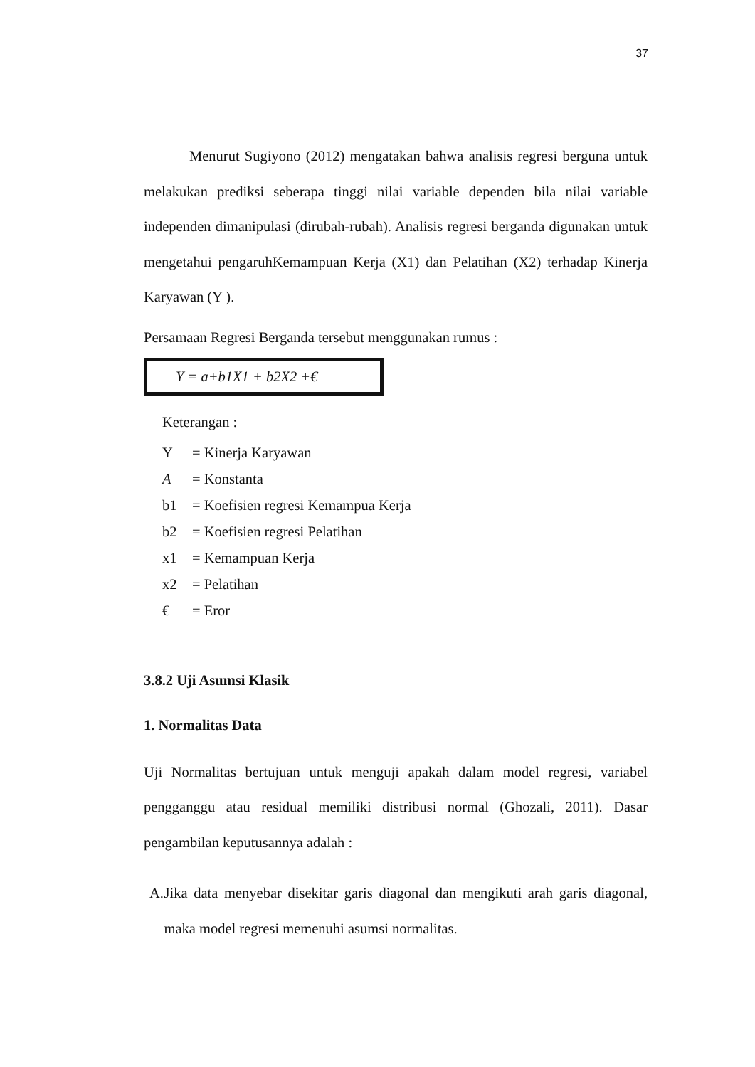37
Menurut Sugiyono (2012) mengatakan bahwa analisis regresi berguna untuk melakukan prediksi seberapa tinggi nilai variable dependen bila nilai variable independen dimanipulasi (dirubah-rubah). Analisis regresi berganda digunakan untuk mengetahui pengaruhKemampuan Kerja (X1) dan Pelatihan (X2) terhadap Kinerja Karyawan (Y ).
Persamaan Regresi Berganda tersebut menggunakan rumus :
Y = a+b1X1 + b2X2 +€
Keterangan :
Y = Kinerja Karyawan
A = Konstanta
b1 = Koefisien regresi Kemampua Kerja
b2 = Koefisien regresi Pelatihan
x1 = Kemampuan Kerja
x2 = Pelatihan
€ = Eror
3.8.2 Uji Asumsi Klasik
1. Normalitas Data
Uji Normalitas bertujuan untuk menguji apakah dalam model regresi, variabel pengganggu atau residual memiliki distribusi normal (Ghozali, 2011). Dasar pengambilan keputusannya adalah :
A. Jika data menyebar disekitar garis diagonal dan mengikuti arah garis diagonal, maka model regresi memenuhi asumsi normalitas.